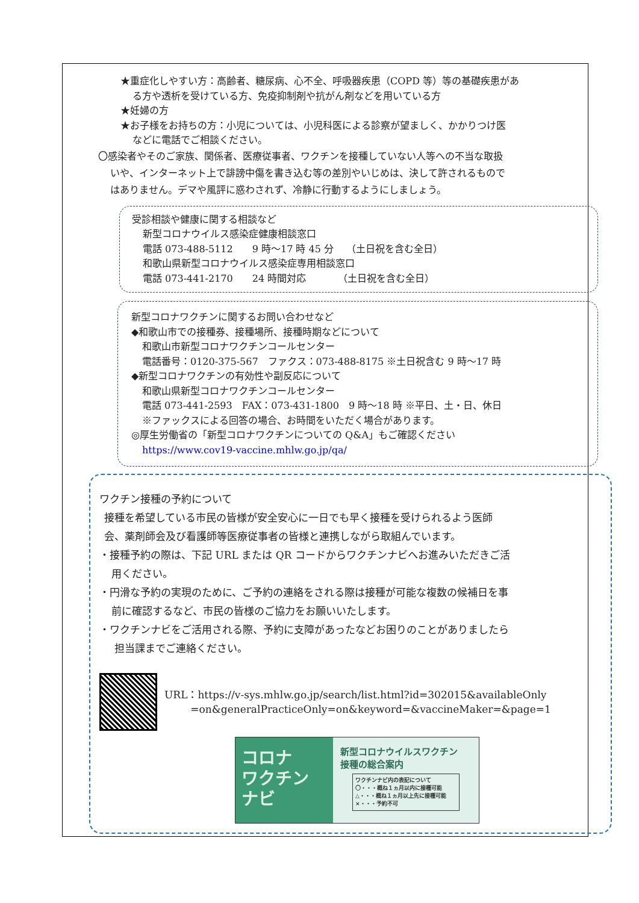★重症化しやすい方：高齢者、糖尿病、心不全、呼吸器疾患（COPD 等）等の基礎疾患があ
る方や透析を受けている方、免疫抑制剤や抗がん剤などを用いている方
★妊婦の方
★お子様をお持ちの方：小児については、小児科医による診察が望ましく、かかりつけ医
などに電話でご相談ください。
〇感染者やそのご家族、関係者、医療従事者、ワクチンを接種していない人等への不当な取扱
いや、インターネット上で誹謗中傷を書き込む等の差別やいじめは、決して許されるもので
はありません。デマや風評に惑わされず、冷静に行動するようにしましょう。
受診相談や健康に関する相談など
新型コロナウイルス感染症健康相談窓口
電話 073-488-5112　　9 時～17 時 45 分　 （土日祝を含む全日）
和歌山県新型コロナウイルス感染症専用相談窓口
電話 073-441-2170　　24 時間対応　　　 （土日祝を含む全日）
新型コロナワクチンに関するお問い合わせなど
◆和歌山市での接種券、接種場所、接種時期などについて
和歌山市新型コロナワクチンコールセンター
電話番号：0120-375-567　ファクス：073-488-8175 ※土日祝含む 9 時～17 時
◆新型コロナワクチンの有効性や副反応について
和歌山県新型コロナワクチンコールセンター
電話 073-441-2593　FAX：073-431-1800　9 時～18 時 ※平日、土・日、休日
※ファックスによる回答の場合、お時間をいただく場合があります。
◎厚生労働省の「新型コロナワクチンについての Q&A」もご確認ください
https://www.cov19-vaccine.mhlw.go.jp/qa/
ワクチン接種の予約について
接種を希望している市民の皆様が安全安心に一日でも早く接種を受けられるよう医師
会、薬剤師会及び看護師等医療従事者の皆様と連携しながら取組んでいます。
・接種予約の際は、下記 URL または QR コードからワクチンナビへお進みいただきご活
用ください。
・円滑な予約の実現のために、ご予約の連絡をされる際は接種が可能な複数の候補日を事
前に確認するなど、市民の皆様のご協力をお願いいたします。
・ワクチンナビをご活用される際、予約に支障があったなどお困りのことがありましたら
担当課までご連絡ください。
URL：https://v-sys.mhlw.go.jp/search/list.html?id=302015&availableOnly
=on&generalPracticeOnly=on&keyword=&vaccineMaker=&page=1
コロナ
ワクチン
ナビ
新型コロナウイルスワクチン
接種の総合案内
ワクチンナビ内の表記について
〇・・・概ね１ヵ月以内に接種可能
△・・・概ね１ヵ月以上先に接種可能
×・・・予約不可